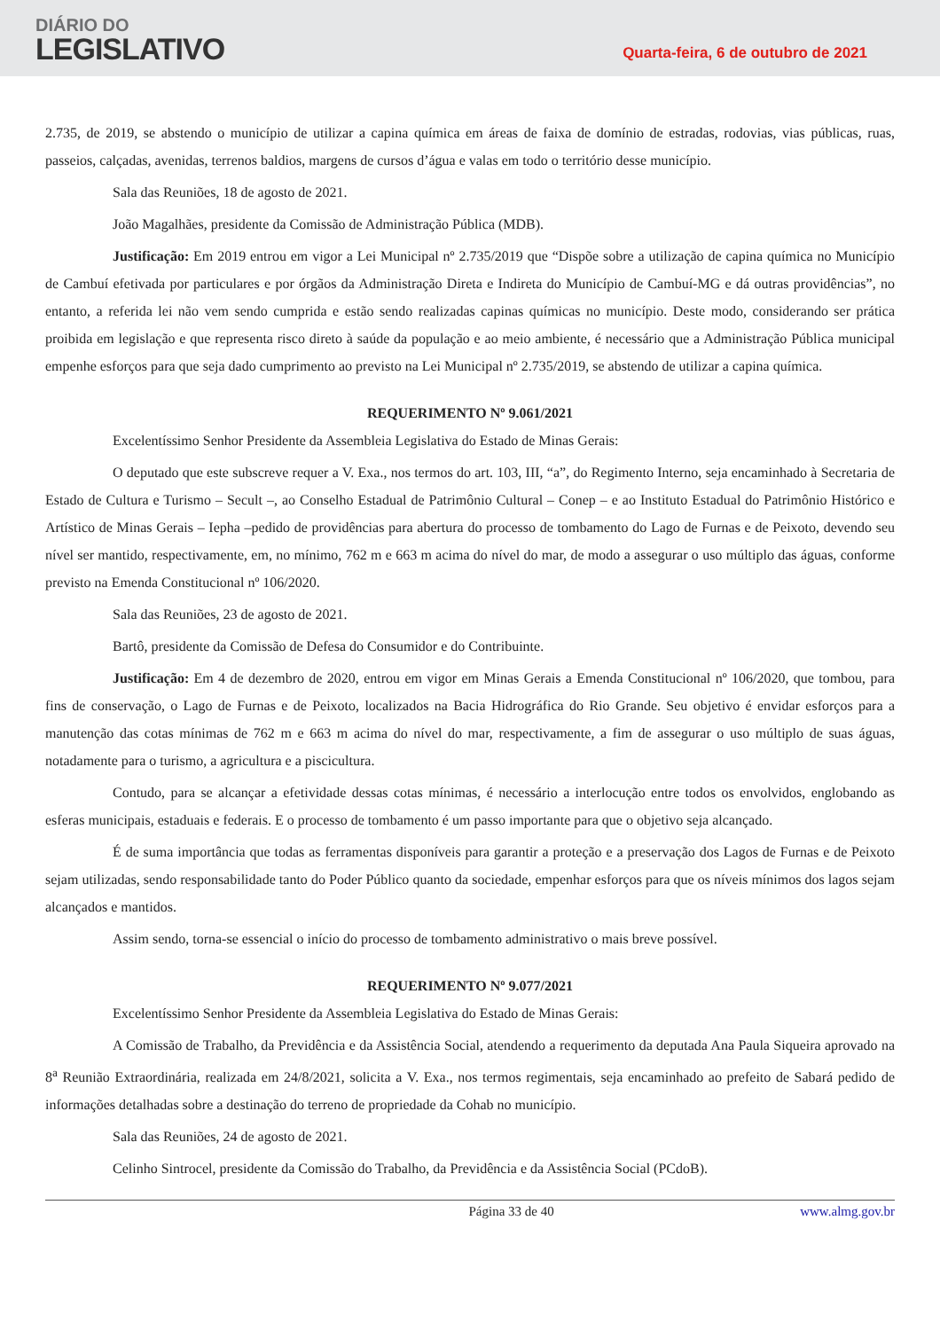DIÁRIO DO
LEGISLATIVO
Quarta-feira, 6 de outubro de 2021
2.735, de 2019, se abstendo o município de utilizar a capina química em áreas de faixa de domínio de estradas, rodovias, vias públicas, ruas, passeios, calçadas, avenidas, terrenos baldios, margens de cursos d’água e valas em todo o território desse município.
Sala das Reuniões, 18 de agosto de 2021.
João Magalhães, presidente da Comissão de Administração Pública (MDB).
Justificação: Em 2019 entrou em vigor a Lei Municipal nº 2.735/2019 que “Dispõe sobre a utilização de capina química no Município de Cambuí efetivada por particulares e por órgãos da Administração Direta e Indireta do Município de Cambuí-MG e dá outras providências”, no entanto, a referida lei não vem sendo cumprida e estão sendo realizadas capinas químicas no município. Deste modo, considerando ser prática proibida em legislação e que representa risco direto à saúde da população e ao meio ambiente, é necessário que a Administração Pública municipal empenhe esforços para que seja dado cumprimento ao previsto na Lei Municipal nº 2.735/2019, se abstendo de utilizar a capina química.
REQUERIMENTO Nº 9.061/2021
Excelentíssimo Senhor Presidente da Assembleia Legislativa do Estado de Minas Gerais:
O deputado que este subscreve requer a V. Exa., nos termos do art. 103, III, “a”, do Regimento Interno, seja encaminhado à Secretaria de Estado de Cultura e Turismo – Secult –, ao Conselho Estadual de Patrimônio Cultural – Conep – e ao Instituto Estadual do Patrimônio Histórico e Artístico de Minas Gerais – Iepha –pedido de providências para abertura do processo de tombamento do Lago de Furnas e de Peixoto, devendo seu nível ser mantido, respectivamente, em, no mínimo, 762 m e 663 m acima do nível do mar, de modo a assegurar o uso múltiplo das águas, conforme previsto na Emenda Constitucional nº 106/2020.
Sala das Reuniões, 23 de agosto de 2021.
Bartô, presidente da Comissão de Defesa do Consumidor e do Contribuinte.
Justificação: Em 4 de dezembro de 2020, entrou em vigor em Minas Gerais a Emenda Constitucional nº 106/2020, que tombou, para fins de conservação, o Lago de Furnas e de Peixoto, localizados na Bacia Hidrográfica do Rio Grande. Seu objetivo é envidar esforços para a manutenção das cotas mínimas de 762 m e 663 m acima do nível do mar, respectivamente, a fim de assegurar o uso múltiplo de suas águas, notadamente para o turismo, a agricultura e a piscicultura.
Contudo, para se alcançar a efetividade dessas cotas mínimas, é necessário a interlocução entre todos os envolvidos, englobando as esferas municipais, estaduais e federais. E o processo de tombamento é um passo importante para que o objetivo seja alcançado.
É de suma importância que todas as ferramentas disponíveis para garantir a proteção e a preservação dos Lagos de Furnas e de Peixoto sejam utilizadas, sendo responsabilidade tanto do Poder Público quanto da sociedade, empenhar esforços para que os níveis mínimos dos lagos sejam alcançados e mantidos.
Assim sendo, torna-se essencial o início do processo de tombamento administrativo o mais breve possível.
REQUERIMENTO Nº 9.077/2021
Excelentíssimo Senhor Presidente da Assembleia Legislativa do Estado de Minas Gerais:
A Comissão de Trabalho, da Previdência e da Assistência Social, atendendo a requerimento da deputada Ana Paula Siqueira aprovado na 8<sup>a</sup> Reunião Extraordinária, realizada em 24/8/2021, solicita a V. Exa., nos termos regimentais, seja encaminhado ao prefeito de Sabará pedido de informações detalhadas sobre a destinação do terreno de propriedade da Cohab no município.
Sala das Reuniões, 24 de agosto de 2021.
Celinho Sintrocel, presidente da Comissão do Trabalho, da Previdência e da Assistência Social (PCdoB).
Página 33 de 40 www.almg.gov.br